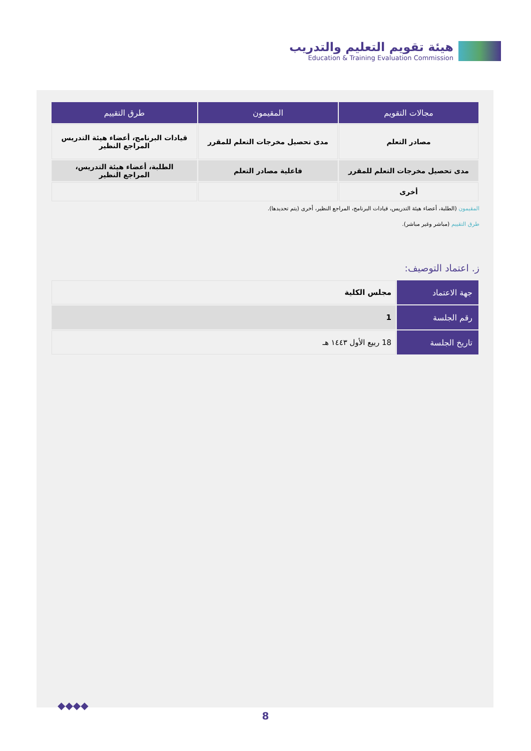هيئة تقويم التعليم والتدريب
Education & Training Evaluation Commission
| مجالات التقويم | المقيمون | طرق التقييم |
| --- | --- | --- |
| مصادر التعلم | مدى تحصيل مخرجات التعلم للمقرر | قيادات البرنامج، أعضاء هيئة التدريس المراجع النظير |
| مدى تحصيل مخرجات التعلم للمقرر | فاعلية مصادر التعلم | الطلبة، أعضاء هيئة التدريس، المراجع النظير |
| أخرى | | |
المقيمون (الطلبة، أعضاء هيئة التدريس، قيادات البرنامج، المراجع النظير، أخرى (يتم تحديدها).
طرق التقييم (مباشر وغير مباشر).
ز. اعتماد التوصيف:
| جهة الاعتماد | مجلس الكلية |
| رقم الجلسة | 1 |
| تاريخ الجلسة | 18 ربيع الأول ١٤٤٣ هـ |
◆◆◆◆
8